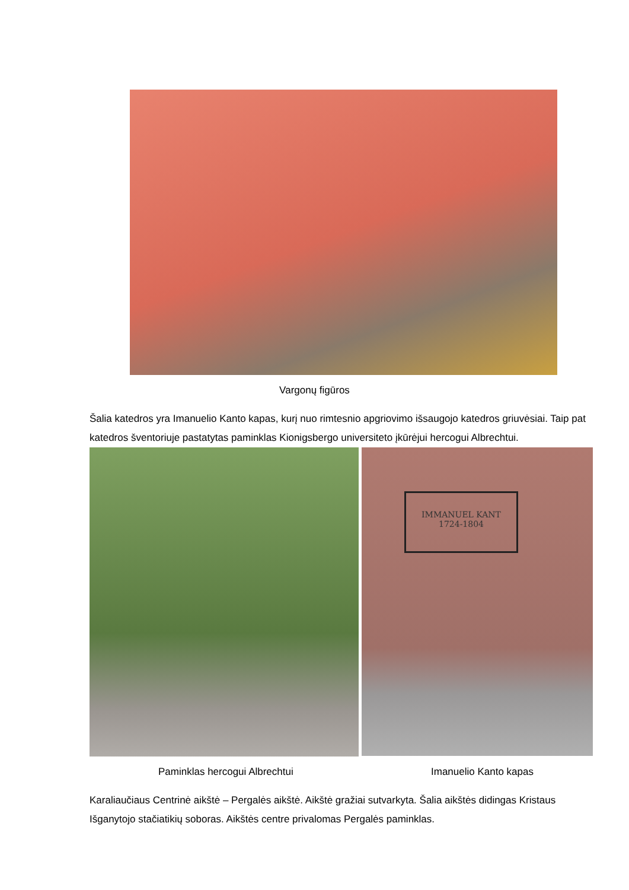Vargonų figūros
Šalia katedros yra Imanuelio Kanto kapas, kurį nuo rimtesnio apgriovimo išsaugojo katedros griuvėsiai. Taip pat katedros šventoriuje pastatytas paminklas Kionigsbergo universiteto įkūrėjui hercogui Albrechtui.
IMMANUEL KANT
1724-1804
Paminklas hercogui Albrechtui Imanuelio Kanto kapas
Karaliaučiaus Centrinė aikštė – Pergalės aikštė. Aikštė gražiai sutvarkyta. Šalia aikštės didingas Kristaus Išganytojo stačiatikių soboras. Aikštės centre privalomas Pergalės paminklas.